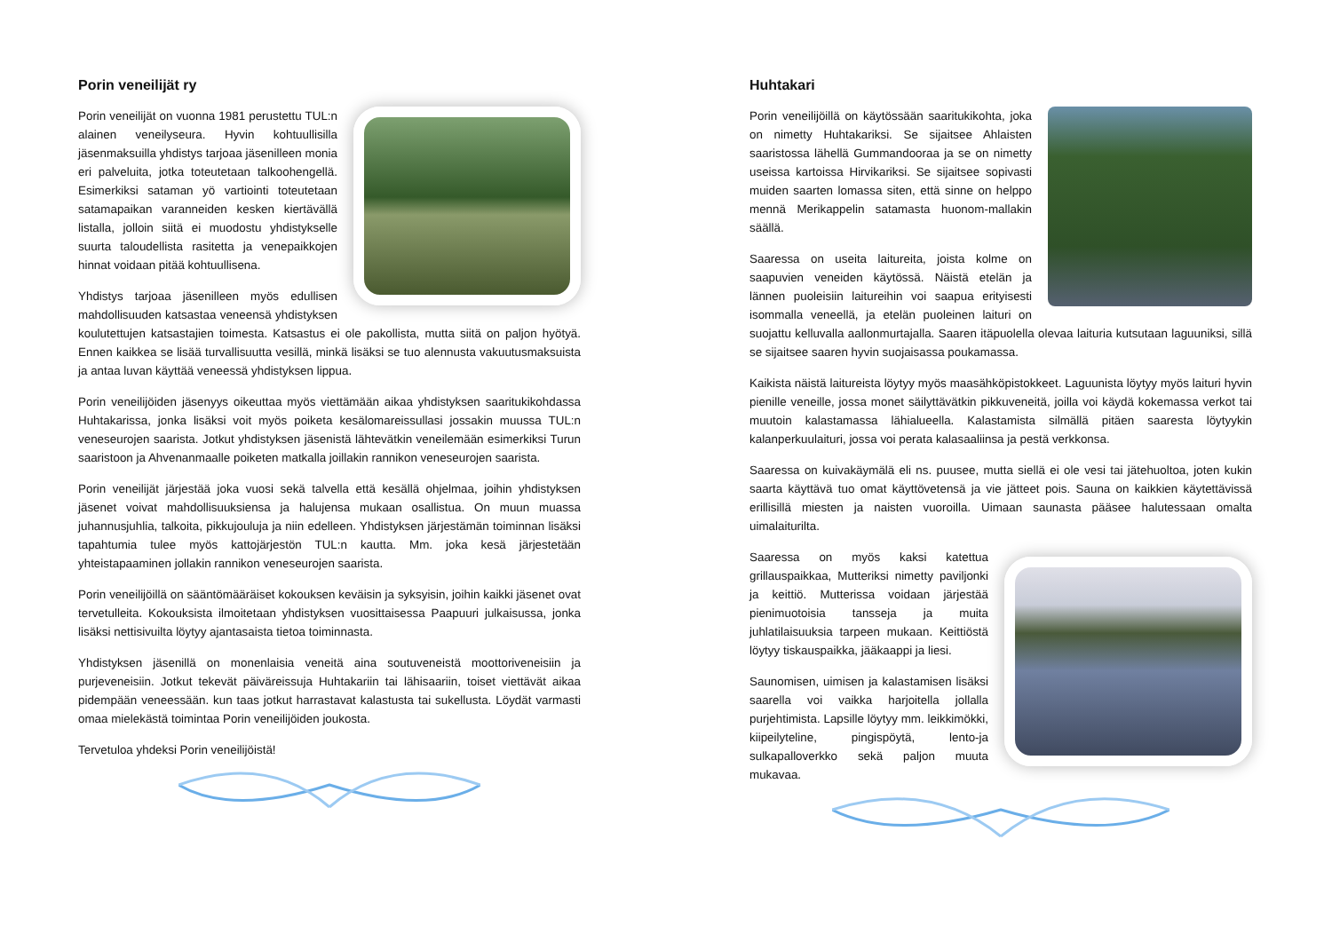Porin veneilijät ry
Porin veneilijät on vuonna 1981 perustettu TUL:n alainen veneilyseura. Hyvin kohtuullisilla jäsenmaksuilla yhdistys tarjoaa jäsenilleen monia eri palveluita, jotka toteutetaan talkoohengellä. Esimerkiksi sataman yö vartiointi toteutetaan satamapaikan varanneiden kesken kiertävällä listalla, jolloin siitä ei muodostu yhdistykselle suurta taloudellista rasitetta ja venepaikkojen hinnat voidaan pitää kohtuullisena.
Yhdistys tarjoaa jäsenilleen myös edullisen mahdollisuuden katsastaa veneensä yhdistyksen koulutettujen katsastajien toimesta. Katsastus ei ole pakollista, mutta siitä on paljon hyötyä. Ennen kaikkea se lisää turvallisuutta vesillä, minkä lisäksi se tuo alennusta vakuutusmaksuista ja antaa luvan käyttää veneessä yhdistyksen lippua.
Porin veneilijöiden jäsenyys oikeuttaa myös viettämään aikaa yhdistyksen saaritukikohdassa Huhtakarissa, jonka lisäksi voit myös poiketa kesälomareissullasi jossakin muussa TUL:n veneseurojen saarista. Jotkut yhdistyksen jäsenistä lähtevätkin veneilemään esimerkiksi Turun saaristoon ja Ahvenanmaalle poiketen matkalla joillakin rannikon veneseurojen saarista.
Porin veneilijät järjestää joka vuosi sekä talvella että kesällä ohjelmaa, joihin yhdistyksen jäsenet voivat mahdollisuuksiensa ja halujensa mukaan osallistua. On muun muassa juhannusjuhlia, talkoita, pikkujouluja ja niin edelleen. Yhdistyksen järjestämän toiminnan lisäksi tapahtumia tulee myös kattojärjestön TUL:n kautta. Mm. joka kesä järjestetään yhteistapaaminen jollakin rannikon veneseurojen saarista.
Porin veneilijöillä on sääntömääräiset kokouksen keväisin ja syksyisin, joihin kaikki jäsenet ovat tervetulleita. Kokouksista ilmoitetaan yhdistyksen vuosittaisessa Paapuuri julkaisussa, jonka lisäksi nettisivuilta löytyy ajantasaista tietoa toiminnasta.
Yhdistyksen jäsenillä on monenlaisia veneitä aina soutuveneistä moottoriveneisiin ja purjeveneisiin. Jotkut tekevät päiväreissuja Huhtakariin tai lähisaariin, toiset viettävät aikaa pidempään veneessään. kun taas jotkut harrastavat kalastusta tai sukellusta. Löydät varmasti omaa mielekästä toimintaa Porin veneilijöiden joukosta.
Tervetuloa yhdeksi Porin veneilijöistä!
Huhtakari
Porin veneilijöillä on käytössään saaritukikohta, joka on nimetty Huhtakariksi. Se sijaitsee Ahlaisten saaristossa lähellä Gummandooraa ja se on nimetty useissa kartoissa Hirvikariksi. Se sijaitsee sopivasti muiden saarten lomassa siten, että sinne on helppo mennä Merikappelin satamasta huonom-mallakin säällä.
Saaressa on useita laitureita, joista kolme on saapuvien veneiden käytössä. Näistä etelän ja lännen puoleisiin laitureihin voi saapua erityisesti isommalla veneellä, ja etelän puoleinen laituri on suojattu kelluvalla aallonmurtajalla. Saaren itäpuolella olevaa laituria kutsutaan laguuniksi, sillä se sijaitsee saaren hyvin suojaisassa poukamassa.
Kaikista näistä laitureista löytyy myös maasähköpistokkeet. Laguunista löytyy myös laituri hyvin pienille veneille, jossa monet säilyttävätkin pikkuveneitä, joilla voi käydä kokemassa verkot tai muutoin kalastamassa lähialueella. Kalastamista silmällä pitäen saaresta löytyykin kalanperkuulaituri, jossa voi perata kalasaaliinsa ja pestä verkkonsa.
Saaressa on kuivakäymälä eli ns. puusee, mutta siellä ei ole vesi tai jätehuoltoa, joten kukin saarta käyttävä tuo omat käyttövetensä ja vie jätteet pois. Sauna on kaikkien käytettävissä erillisillä miesten ja naisten vuoroilla. Uimaan saunasta pääsee halutessaan omalta uimalaiturilta.
Saaressa on myös kaksi katettua grillauspaikkaa, Mutteriksi nimetty paviljonki ja keittiö. Mutterissa voidaan järjestää pienimuotoisia tansseja ja muita juhlatilaisuuksia tarpeen mukaan. Keittiöstä löytyy tiskauspaikka, jääkaappi ja liesi.
Saunomisen, uimisen ja kalastamisen lisäksi saarella voi vaikka harjoitella jollalla purjehtimista. Lapsille löytyy mm. leikkimökki, kiipeilyteline, pingispöytä, lento-ja sulkapalloverkko sekä paljon muuta mukavaa.